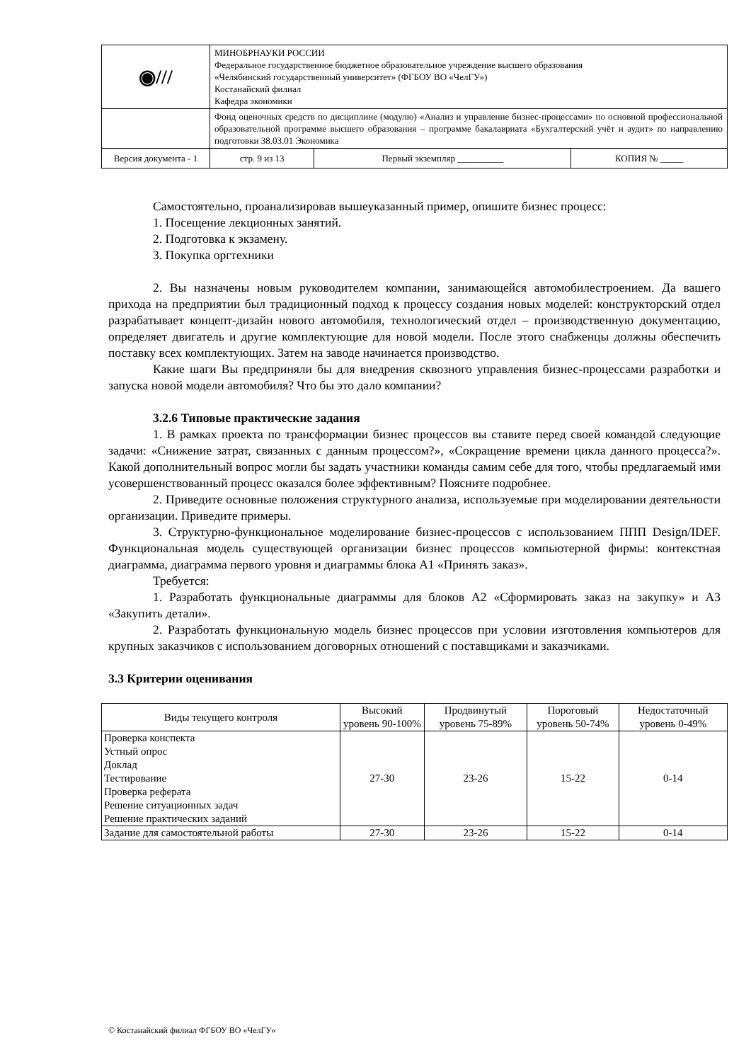| ◉/// | МИНОБРНАУКИ РОССИИ Федеральное государственное бюджетное образовательное учреждение высшего образования «Челябинский государственный университет» (ФГБОУ ВО «ЧелГУ») Костанайский филиал Кафедра экономики | | | |
| | Фонд оценочных средств по дисциплине (модулю) «Анализ и управление бизнес-процессами» по основной профессиональной образовательной программе высшего образования – программе бакалавриата «Бухгалтерский учёт и аудит» по направлению подготовки 38.03.01 Экономика | | | |
| Версия документа - 1 | | стр. 9 из 13 | Первый экземпляр __________ | КОПИЯ № _____ |
Самостоятельно, проанализировав вышеуказанный пример, опишите бизнес процесс:
1. Посещение лекционных занятий.
2. Подготовка к экзамену.
3. Покупка оргтехники
2. Вы назначены новым руководителем компании, занимающейся автомобилестроением. Да вашего прихода на предприятии был традиционный подход к процессу создания новых моделей: конструкторский отдел разрабатывает концепт-дизайн нового автомобиля, технологический отдел – производственную документацию, определяет двигатель и другие комплектующие для новой модели. После этого снабженцы должны обеспечить поставку всех комплектующих. Затем на заводе начинается производство.
Какие шаги Вы предприняли бы для внедрения сквозного управления бизнес-процессами разработки и запуска новой модели автомобиля? Что бы это дало компании?
3.2.6 Типовые практические задания
1. В рамках проекта по трансформации бизнес процессов вы ставите перед своей командой следующие задачи: «Снижение затрат, связанных с данным процессом?», «Сокращение времени цикла данного процесса?». Какой дополнительный вопрос могли бы задать участники команды самим себе для того, чтобы предлагаемый ими усовершенствованный процесс оказался более эффективным? Поясните подробнее.
2. Приведите основные положения структурного анализа, используемые при моделировании деятельности организации. Приведите примеры.
3. Структурно-функциональное моделирование бизнес-процессов с использованием ППП Design/IDEF. Функциональная модель существующей организации бизнес процессов компьютерной фирмы: контекстная диаграмма, диаграмма первого уровня и диаграммы блока А1 «Принять заказ».
Требуется:
1. Разработать функциональные диаграммы для блоков А2 «Сформировать заказ на закупку» и А3 «Закупить детали».
2. Разработать функциональную модель бизнес процессов при условии изготовления компьютеров для крупных заказчиков с использованием договорных отношений с поставщиками и заказчиками.
3.3 Критерии оценивания
| Виды текущего контроля | Высокий уровень 90-100% | Продвинутый уровень 75-89% | Пороговый уровень 50-74% | Недостаточный уровень 0-49% |
| --- | --- | --- | --- | --- |
| Проверка конспекта Устный опрос Доклад Тестирование Проверка реферата Решение ситуационных задач Решение практических заданий | 27-30 | 23-26 | 15-22 | 0-14 |
| Задание для самостоятельной работы | 27-30 | 23-26 | 15-22 | 0-14 |
© Костанайский филиал ФГБОУ ВО «ЧелГУ»